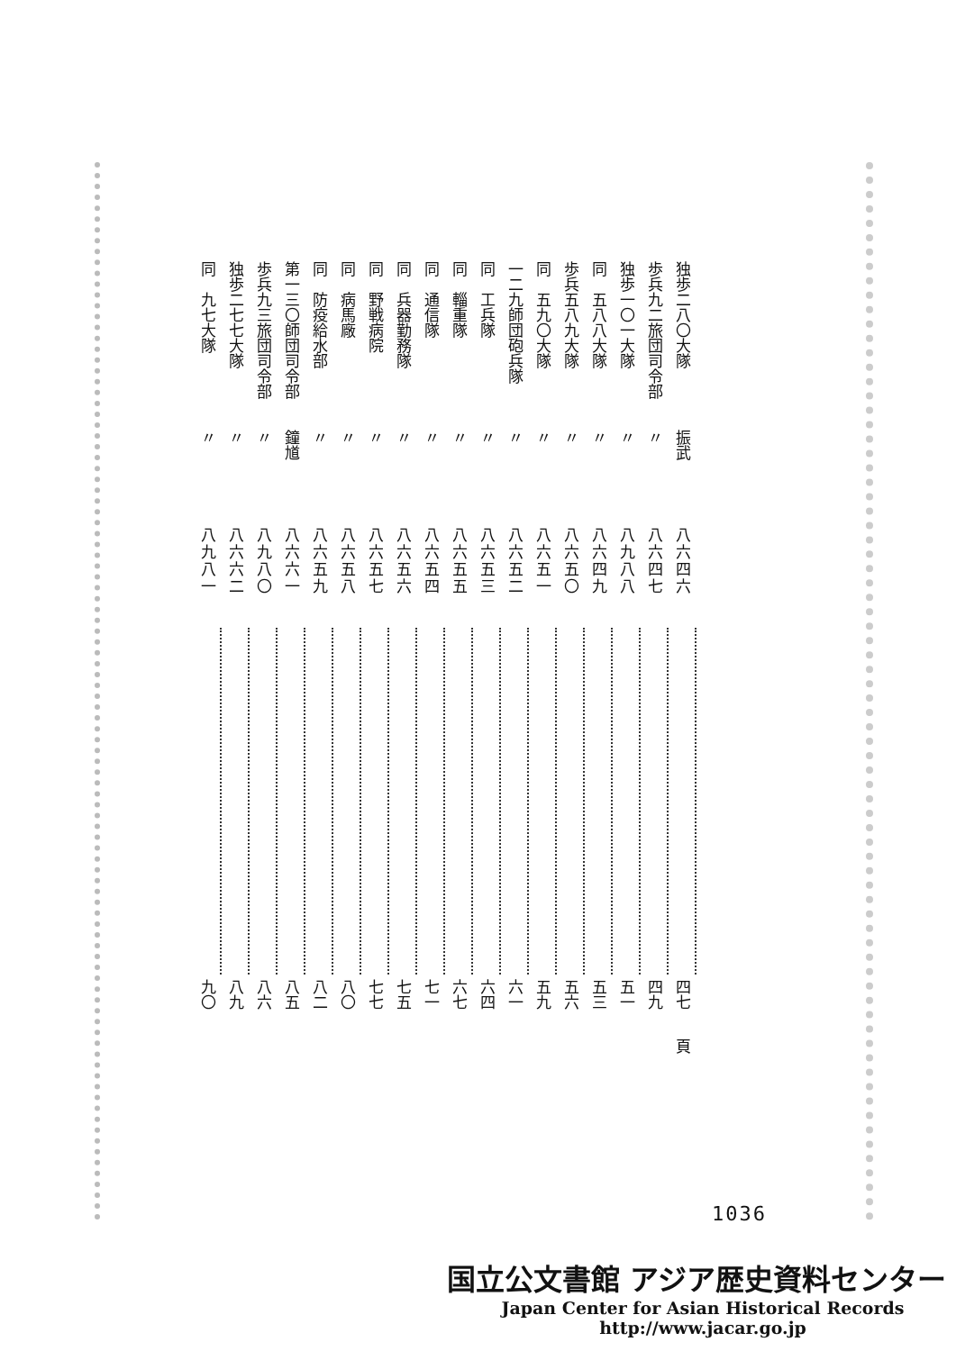| 独歩二八〇大隊 | 振武 | 八六四六 | | 四七 | 頁 |
| 歩兵九二旅団司令部 | 〃 | 八六四七 | | 四九 | |
| 独歩一〇一大隊 | 〃 | 八九八八 | | 五一 | |
| 同 五八八大隊 | 〃 | 八六四九 | | 五三 | |
| 歩兵五八九大隊 | 〃 | 八六五〇 | | 五六 | |
| 同 五九〇大隊 | 〃 | 八六五一 | | 五九 | |
| 一二九師団砲兵隊 | 〃 | 八六五二 | | 六一 | |
| 同 工兵隊 | 〃 | 八六五三 | | 六四 | |
| 同 輜重隊 | 〃 | 八六五五 | | 六七 | |
| 同 通信隊 | 〃 | 八六五四 | | 七一 | |
| 同 兵器勤務隊 | 〃 | 八六五六 | | 七五 | |
| 同 野戦病院 | 〃 | 八六五七 | | 七七 | |
| 同 病馬廠 | 〃 | 八六五八 | | 八〇 | |
| 同 防疫給水部 | 〃 | 八六五九 | | 八二 | |
| 第一三〇師団司令部 | 鐘馗 | 八六六一 | | 八五 | |
| 歩兵九三旅団司令部 | 〃 | 八九八〇 | | 八六 | |
| 独歩二七七大隊 | 〃 | 八六六二 | | 八九 | |
| 同 九七大隊 | 〃 | 八九八一 | | 九〇 | |
1036
国立公文書館 アジア歴史資料センター
Japan Center for Asian Historical Records
http://www.jacar.go.jp